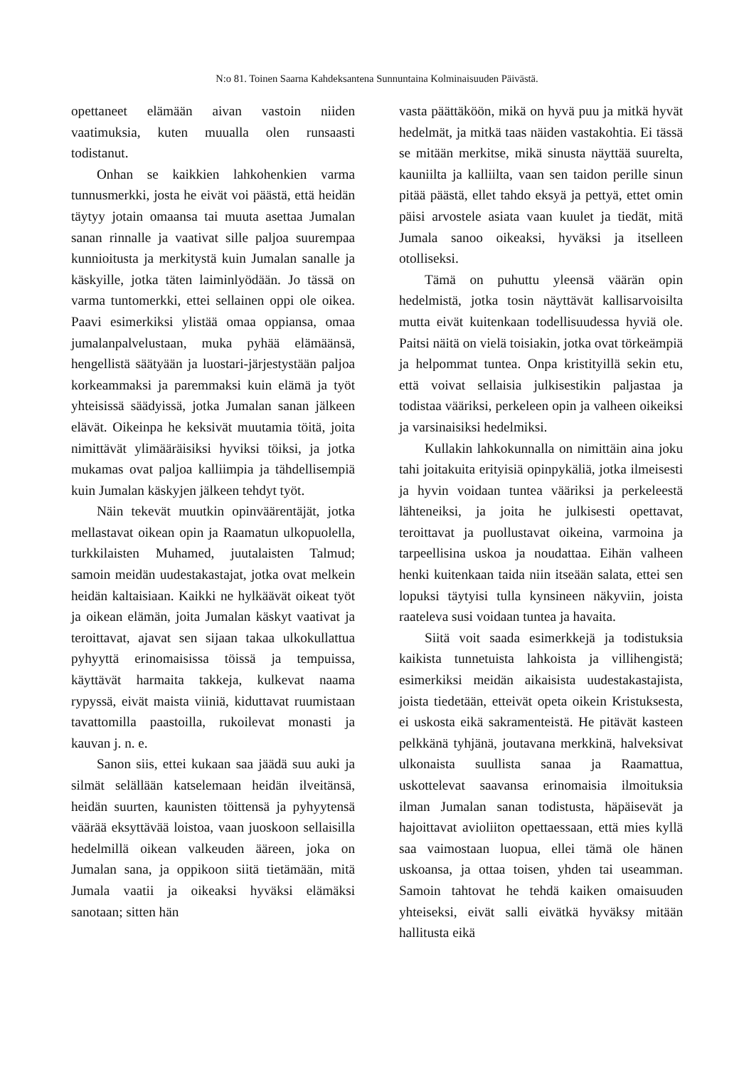N:o 81. Toinen Saarna Kahdeksantena Sunnuntaina Kolminaisuuden Päivästä.
opettaneet elämään aivan vastoin niiden vaatimuksia, kuten muualla olen runsaasti todistanut.
Onhan se kaikkien lahkohenkien varma tunnusmerkki, josta he eivät voi päästä, että heidän täytyy jotain omaansa tai muuta asettaa Jumalan sanan rinnalle ja vaativat sille paljoa suurempaa kunnioitusta ja merkitystä kuin Jumalan sanalle ja käskyille, jotka täten laiminlyödään. Jo tässä on varma tuntomerkki, ettei sellainen oppi ole oikea. Paavi esimerkiksi ylistää omaa oppiansa, omaa jumalanpalvelustaan, muka pyhää elämäänsä, hengellistä säätyään ja luostari-järjestystään paljoa korkeammaksi ja paremmaksi kuin elämä ja työt yhteisissä säädyissä, jotka Jumalan sanan jälkeen elävät. Oikeinpa he keksivät muutamia töitä, joita nimittävät ylimääräisiksi hyviksi töiksi, ja jotka mukamas ovat paljoa kalliimpia ja tähdellisempiä kuin Jumalan käskyjen jälkeen tehdyt työt.
Näin tekevät muutkin opinväärentäjät, jotka mellastavat oikean opin ja Raamatun ulkopuolella, turkkilaisten Muhamed, juutalaisten Talmud; samoin meidän uudestakastajat, jotka ovat melkein heidän kaltaisiaan. Kaikki ne hylkäävät oikeat työt ja oikean elämän, joita Jumalan käskyt vaativat ja teroittavat, ajavat sen sijaan takaa ulkokullattua pyhyyttä erinomaisissa töissä ja tempuissa, käyttävät harmaita takkeja, kulkevat naama rypyssä, eivät maista viiniä, kiduttavat ruumistaan tavattomilla paastoilla, rukoilevat monasti ja kauvan j. n. e.
Sanon siis, ettei kukaan saa jäädä suu auki ja silmät selällään katselemaan heidän ilveitänsä, heidän suurten, kaunisten töittensä ja pyhyytensä väärää eksyttävää loistoa, vaan juoskoon sellaisilla hedelmillä oikean valkeuden ääreen, joka on Jumalan sana, ja oppikoon siitä tietämään, mitä Jumala vaatii ja oikeaksi hyväksi elämäksi sanotaan; sitten hän
vasta päättäköön, mikä on hyvä puu ja mitkä hyvät hedelmät, ja mitkä taas näiden vastakohtia. Ei tässä se mitään merkitse, mikä sinusta näyttää suurelta, kauniilta ja kalliilta, vaan sen taidon perille sinun pitää päästä, ellet tahdo eksyä ja pettyä, ettet omin päisi arvostele asiata vaan kuulet ja tiedät, mitä Jumala sanoo oikeaksi, hyväksi ja itselleen otolliseksi.
Tämä on puhuttu yleensä väärän opin hedelmistä, jotka tosin näyttävät kallisarvoisilta mutta eivät kuitenkaan todellisuudessa hyviä ole. Paitsi näitä on vielä toisiakin, jotka ovat törkeämpiä ja helpommat tuntea. Onpa kristityillä sekin etu, että voivat sellaisia julkisestikin paljastaa ja todistaa vääriksi, perkeleen opin ja valheen oikeiksi ja varsinaisiksi hedelmiksi.
Kullakin lahkokunnalla on nimittäin aina joku tahi joitakuita erityisiä opinpykäliä, jotka ilmeisesti ja hyvin voidaan tuntea vääriksi ja perkeleestä lähteneiksi, ja joita he julkisesti opettavat, teroittavat ja puollustavat oikeina, varmoina ja tarpeellisina uskoa ja noudattaa. Eihän valheen henki kuitenkaan taida niin itseään salata, ettei sen lopuksi täytyisi tulla kynsineen näkyviin, joista raateleva susi voidaan tuntea ja havaita.
Siitä voit saada esimerkkejä ja todistuksia kaikista tunnetuista lahkoista ja villihengistä; esimerkiksi meidän aikaisista uudestakastajista, joista tiedetään, etteivät opeta oikein Kristuksesta, ei uskosta eikä sakramenteistä. He pitävät kasteen pelkkänä tyhjänä, joutavana merkkinä, halveksivat ulkonaista suullista sanaa ja Raamattua, uskottelevat saavansa erinomaisia ilmoituksia ilman Jumalan sanan todistusta, häpäisevät ja hajoittavat avioliiton opettaessaan, että mies kyllä saa vaimostaan luopua, ellei tämä ole hänen uskoansa, ja ottaa toisen, yhden tai useamman. Samoin tahtovat he tehdä kaiken omaisuuden yhteiseksi, eivät salli eivätkä hyväksy mitään hallitusta eikä